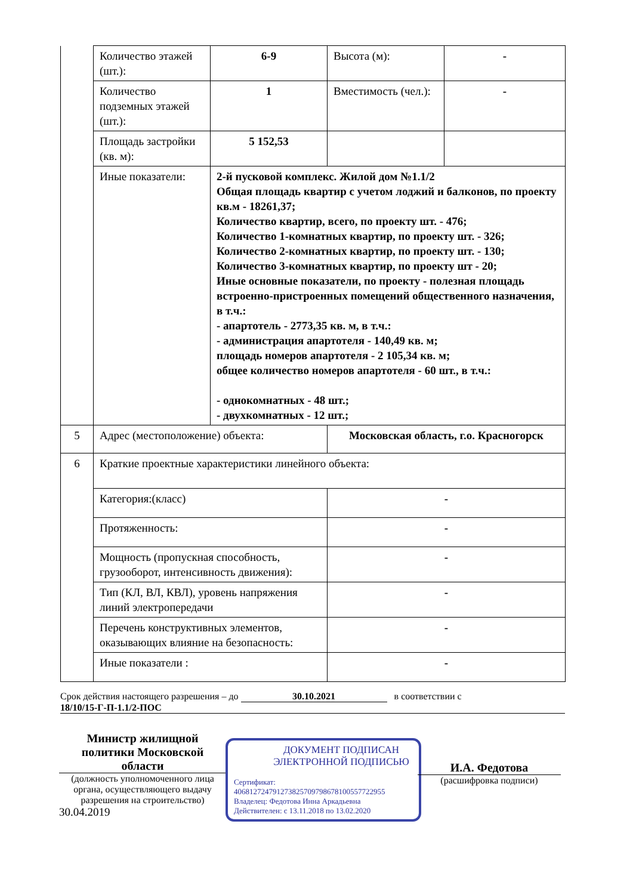| | Количество этажей (шт.): | 6-9 | Высота (м): | - |
| | Количество подземных этажей (шт.): | 1 | Вместимость (чел.): | - |
| | Площадь застройки (кв. м): | 5 152,53 | | |
| | Иные показатели: | 2-й пусковой комплекс. Жилой дом №1.1/2 Общая площадь квартир с учетом лоджий и балконов, по проекту кв.м - 18261,37; Количество квартир, всего, по проекту шт. - 476; Количество 1-комнатных квартир, по проекту шт. - 326; Количество 2-комнатных квартир, по проекту шт. - 130; Количество 3-комнатных квартир, по проекту шт - 20; Иные основные показатели, по проекту - полезная площадь встроенно-пристроенных помещений общественного назначения, в т.ч.: - апартотель - 2773,35 кв. м, в т.ч.: - администрация апартотеля - 140,49 кв. м; площадь номеров апартотеля - 2 105,34 кв. м; общее количество номеров апартотеля - 60 шт., в т.ч.: - однокомнатных - 48 шт.; - двухкомнатных - 12 шт.; | | |
| 5 | Адрес (местоположение) объекта: | | Московская область, г.о. Красногорск | |
| 6 | Краткие проектные характеристики линейного объекта: | | | |
| | Категория:(класс) | | - | |
| | Протяженность: | | - | |
| | Мощность (пропускная способность, грузооборот, интенсивность движения): | | - | |
| | Тип (КЛ, ВЛ, КВЛ), уровень напряжения линий электропередачи | | - | |
| | Перечень конструктивных элементов, оказывающих влияние на безопасность: | | - | |
| | Иные показатели : | | - | |
Срок действия настоящего разрешения – до 30.10.2021 в соответствии с
18/10/15-Г-П-1.1/2-ПОС
Министр жилищной политики Московской области
(должность уполномоченного лица органа, осуществляющего выдачу разрешения на строительство)
30.04.2019
ДОКУМЕНТ ПОДПИСАН ЭЛЕКТРОННОЙ ПОДПИСЬЮ
Сертификат:
406812724791273825709798678100557722955
Владелец: Федотова Инна Аркадьевна
Действителен: с 13.11.2018 по 13.02.2020
И.А. Федотова
(расшифровка подписи)